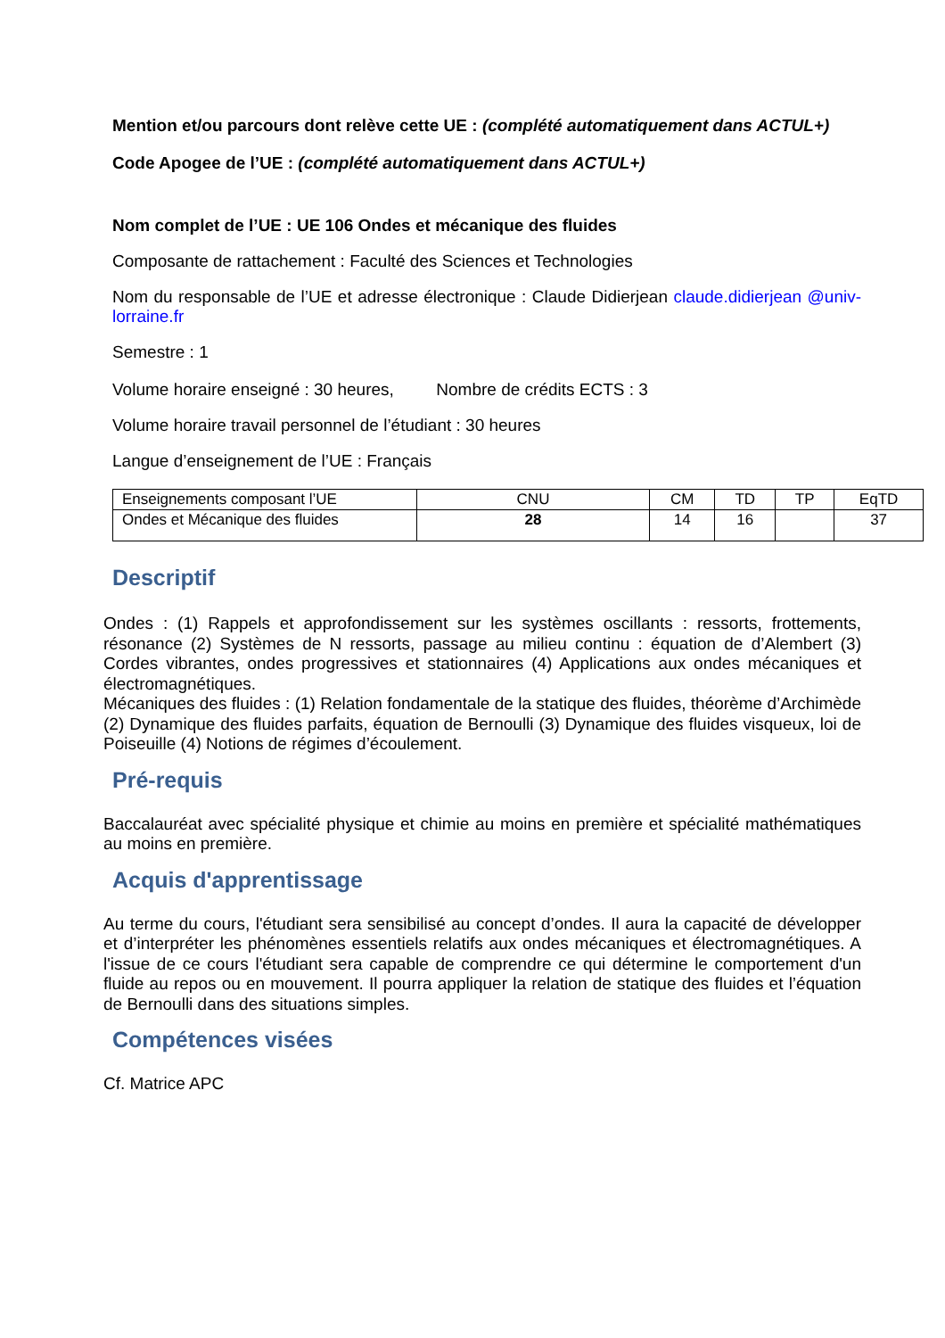Mention et/ou parcours dont relève cette UE : (complété automatiquement dans ACTUL+)
Code Apogee de l’UE : (complété automatiquement dans ACTUL+)
Nom complet de l’UE : UE 106 Ondes et mécanique des fluides
Composante de rattachement : Faculté des Sciences et Technologies
Nom du responsable de l’UE et adresse électronique : Claude Didierjean claude.didierjean @univ-lorraine.fr
Semestre : 1
Volume horaire enseigné : 30 heures, Nombre de crédits ECTS : 3
Volume horaire travail personnel de l’étudiant : 30 heures
Langue d’enseignement de l’UE : Français
| Enseignements composant l’UE | CNU | CM | TD | TP | EqTD |
| Ondes et Mécanique des fluides | 28 | 14 | 16 | | 37 |
Descriptif
Ondes : (1) Rappels et approfondissement sur les systèmes oscillants : ressorts, frottements, résonance (2) Systèmes de N ressorts, passage au milieu continu : équation de d’Alembert (3) Cordes vibrantes, ondes progressives et stationnaires (4) Applications aux ondes mécaniques et électromagnétiques.
Mécaniques des fluides : (1) Relation fondamentale de la statique des fluides, théorème d’Archimède (2) Dynamique des fluides parfaits, équation de Bernoulli (3) Dynamique des fluides visqueux, loi de Poiseuille (4) Notions de régimes d’écoulement.
Pré-requis
Baccalauréat avec spécialité physique et chimie au moins en première et spécialité mathématiques au moins en première.
Acquis d'apprentissage
Au terme du cours, l'étudiant sera sensibilisé au concept d’ondes. Il aura la capacité de développer et d’interpréter les phénomènes essentiels relatifs aux ondes mécaniques et électromagnétiques. A l'issue de ce cours l'étudiant sera capable de comprendre ce qui détermine le comportement d'un fluide au repos ou en mouvement. Il pourra appliquer la relation de statique des fluides et l’équation de Bernoulli dans des situations simples.
Compétences visées
Cf. Matrice APC